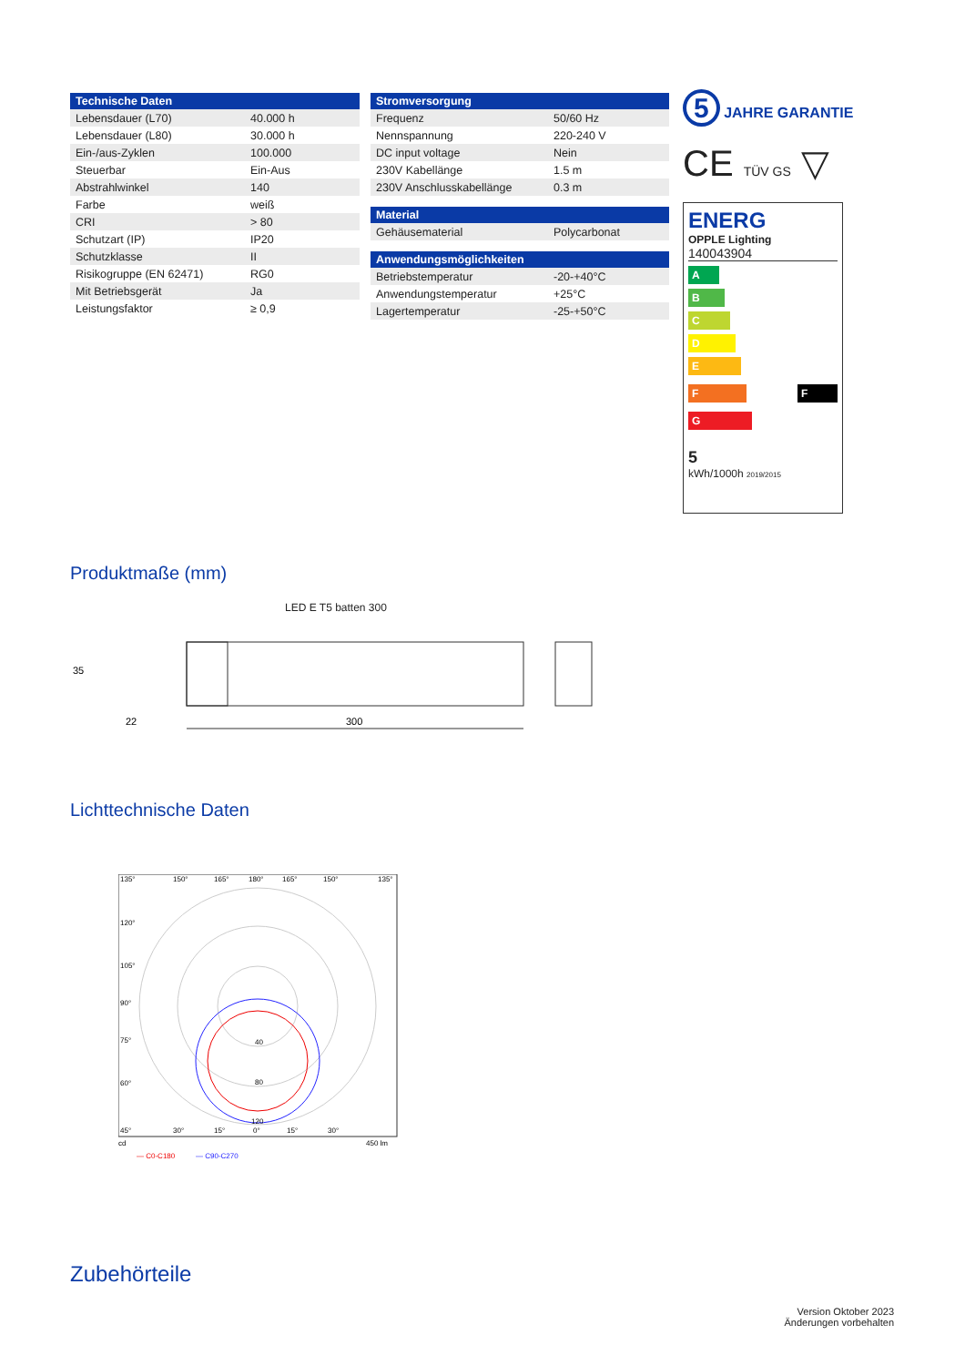| Technische Daten | |
| --- | --- |
| Lebensdauer (L70) | 40.000 h |
| Lebensdauer (L80) | 30.000 h |
| Ein-/aus-Zyklen | 100.000 |
| Steuerbar | Ein-Aus |
| Abstrahlwinkel | 140 |
| Farbe | weiß |
| CRI | > 80 |
| Schutzart (IP) | IP20 |
| Schutzklasse | II |
| Risikogruppe (EN 62471) | RG0 |
| Mit Betriebsgerät | Ja |
| Leistungsfaktor | ≥ 0,9 |
| Stromversorgung | |
| --- | --- |
| Frequenz | 50/60 Hz |
| Nennspannung | 220-240 V |
| DC input voltage | Nein |
| 230V Kabellänge | 1.5 m |
| 230V Anschlusskabellänge | 0.3 m |
| Material | |
| --- | --- |
| Gehäusematerial | Polycarbonat |
| Anwendungsmöglichkeiten | |
| --- | --- |
| Betriebstemperatur | -20-+40°C |
| Anwendungstemperatur | +25°C |
| Lagertemperatur | -25-+50°C |
5 JAHRE GARANTIE
CE TÜV GS ▽
ENERG
OPPLE Lighting
140043904
A
B
C
D
E
F F
G
5
kWh/1000h 2019/2015
Produktmaße (mm)
LED E T5 batten 300
35
22
300
Lichttechnische Daten
135°
150°
165°
180°
165°
150°
135°
120°
105°
90°
75°
60°
45°
30°
15°
0°
15°
30°
40
80
120
cd
450 lm
— C0-C180
— C90-C270
Zubehörteile
Version Oktober 2023
Änderungen vorbehalten